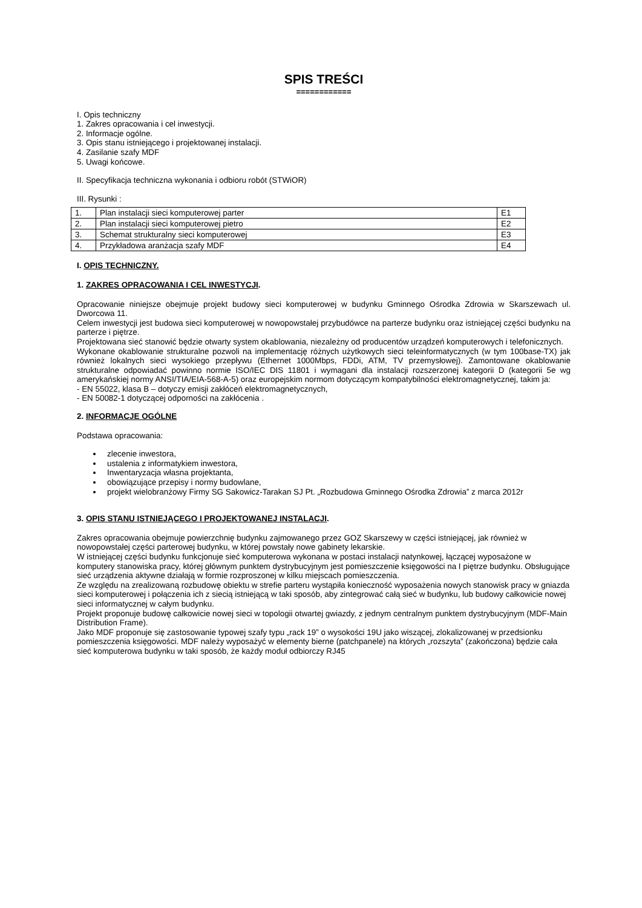SPIS TREŚCI
============
I. Opis techniczny
1. Zakres opracowania i cel inwestycji.
2. Informacje ogólne.
3. Opis stanu istniejącego i projektowanej instalacji.
4. Zasilanie szafy MDF
5. Uwagi końcowe.
II. Specyfikacja techniczna wykonania i odbioru robót (STWiOR)
III. Rysunki :
| 1. | Plan instalacji sieci komputerowej parter | E1 |
| 2. | Plan instalacji sieci komputerowej pietro | E2 |
| 3. | Schemat strukturalny sieci komputerowej | E3 |
| 4. | Przykładowa aranżacja szafy MDF | E4 |
I. OPIS TECHNICZNY.
1. ZAKRES OPRACOWANIA I CEL INWESTYCJI.
Opracowanie niniejsze obejmuje projekt budowy sieci komputerowej w budynku Gminnego Ośrodka Zdrowia w Skarszewach ul. Dworcowa 11.
Celem inwestycji jest budowa sieci komputerowej w nowopowstałej przybudówce na parterze budynku oraz istniejącej części budynku na parterze i piętrze.
Projektowana sieć stanowić będzie otwarty system okablowania, niezależny od producentów urządzeń komputerowych i telefonicznych.
Wykonane okablowanie strukturalne pozwoli na implementację różnych użytkowych sieci teleinformatycznych (w tym 100base-TX) jak również lokalnych sieci wysokiego przepływu (Ethernet 1000Mbps, FDDi, ATM, TV przemysłowej). Zamontowane okablowanie strukturalne odpowiadać powinno normie ISO/IEC DIS 11801 i wymagani dla instalacji rozszerzonej kategorii D (kategorii 5e wg amerykańskiej normy ANSI/TIA/EIA-568-A-5) oraz europejskim normom dotyczącym kompatybilności elektromagnetycznej, takim ja:
- EN 55022, klasa B – dotyczy emisji zakłóceń elektromagnetycznych,
- EN 50082-1 dotyczącej odporności na zakłócenia .
2. INFORMACJE OGÓLNE
Podstawa opracowania:
zlecenie inwestora,
ustalenia z informatykiem inwestora,
Inwentaryzacja własna projektanta,
obowiązujące przepisy i normy budowlane,
projekt wielobranżowy Firmy SG Sakowicz-Tarakan SJ Pt. „Rozbudowa Gminnego Ośrodka Zdrowia” z marca 2012r
3. OPIS STANU ISTNIEJĄCEGO I PROJEKTOWANEJ INSTALACJI.
Zakres opracowania obejmuje powierzchnię budynku zajmowanego przez GOZ Skarszewy w części istniejącej, jak również w nowopowstałej części parterowej budynku, w której powstały nowe gabinety lekarskie.
W istniejącej części budynku funkcjonuje sieć komputerowa wykonana w postaci instalacji natynkowej, łączącej wyposażone w komputery stanowiska pracy, której głównym punktem dystrybucyjnym jest pomieszczenie księgowości na I piętrze budynku. Obsługujące sieć urządzenia aktywne działają w formie rozproszonej w kilku miejscach pomieszczenia.
Ze względu na zrealizowaną rozbudowę obiektu w strefie parteru wystąpiła konieczność wyposażenia nowych stanowisk pracy w gniazda sieci komputerowej i połączenia ich z siecią istniejącą w taki sposób, aby zintegrować całą sieć w budynku, lub budowy całkowicie nowej sieci informatycznej w całym budynku.
Projekt proponuje budowę całkowicie nowej sieci w topologii otwartej gwiazdy, z jednym centralnym punktem dystrybucyjnym (MDF-Main Distribution Frame).
Jako MDF proponuje się zastosowanie typowej szafy typu „rack 19” o wysokości 19U jako wiszącej, zlokalizowanej w przedsionku pomieszczenia księgowości. MDF należy wyposażyć w elementy bierne (patchpanele) na których „rozszyta” (zakończona) będzie cała sieć komputerowa budynku w taki sposób, że każdy moduł odbiorczy RJ45